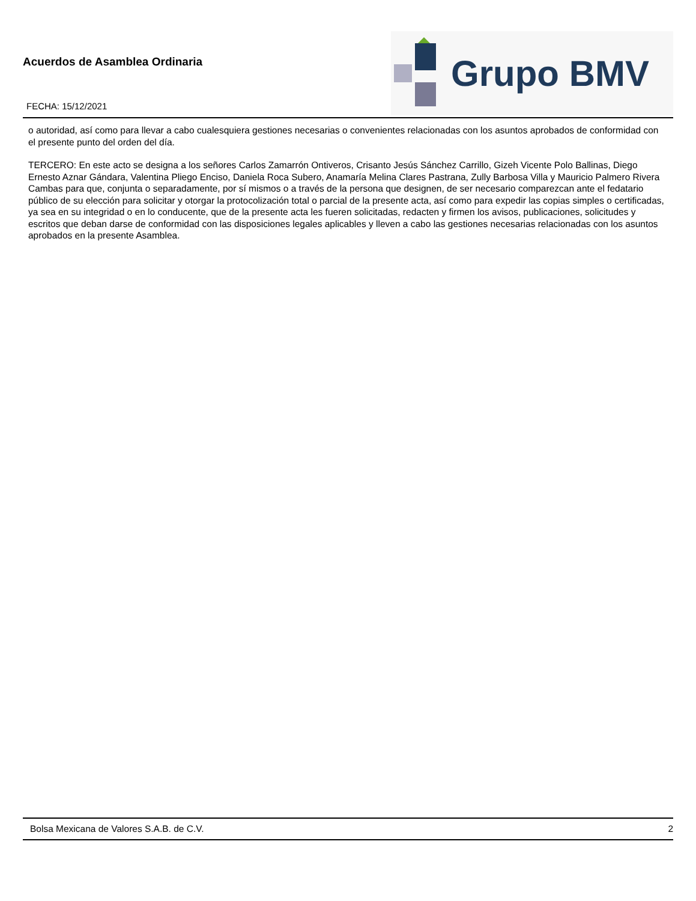Acuerdos de Asamblea Ordinaria
FECHA: 15/12/2021
Grupo BMV
o autoridad, así como para llevar a cabo cualesquiera gestiones necesarias o convenientes relacionadas con los asuntos aprobados de conformidad con el presente punto del orden del día.
TERCERO: En este acto se designa a los señores Carlos Zamarrón Ontiveros, Crisanto Jesús Sánchez Carrillo, Gizeh Vicente Polo Ballinas, Diego Ernesto Aznar Gándara, Valentina Pliego Enciso, Daniela Roca Subero, Anamaría Melina Clares Pastrana, Zully Barbosa Villa y Mauricio Palmero Rivera Cambas para que, conjunta o separadamente, por sí mismos o a través de la persona que designen, de ser necesario comparezcan ante el fedatario público de su elección para solicitar y otorgar la protocolización total o parcial de la presente acta, así como para expedir las copias simples o certificadas, ya sea en su integridad o en lo conducente, que de la presente acta les fueren solicitadas, redacten y firmen los avisos, publicaciones, solicitudes y escritos que deban darse de conformidad con las disposiciones legales aplicables y lleven a cabo las gestiones necesarias relacionadas con los asuntos aprobados en la presente Asamblea.
Bolsa Mexicana de Valores S.A.B. de C.V. 2